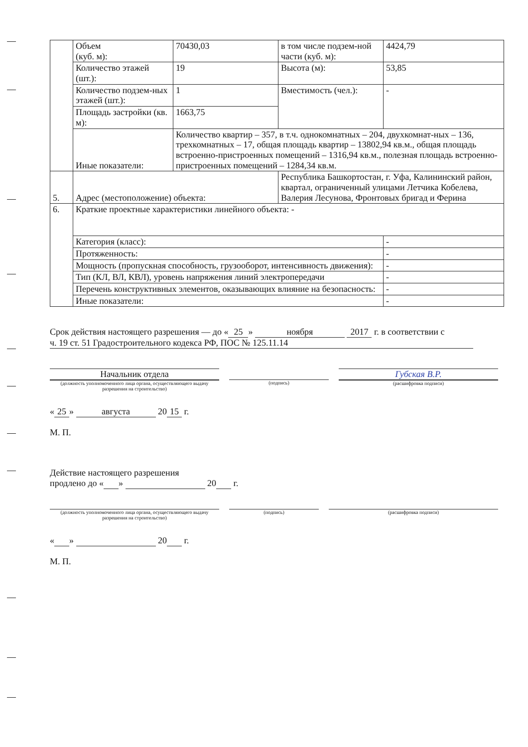| | Объем (куб. м): | 70430,03 | в том числе подзем-ной части (куб. м): | 4424,79 |
| | Количество этажей (шт.): | 19 | Высота (м): | 53,85 |
| | Количество подзем-ных этажей (шт.): | 1 | Вместимость (чел.): | - |
| | Площадь застройки (кв. м): | 1663,75 | | |
| | Иные показатели: | Количество квартир – 357, в т.ч. однокомнатных – 204, двухкомнат-ных – 136, трехкомнатных – 17, общая площадь квартир – 13802,94 кв.м., общая площадь встроенно-пристроенных помещений – 1316,94 кв.м., полезная площадь встроенно-пристроенных помещений – 1284,34 кв.м. | | |
| 5. | Адрес (местоположение) объекта: | | Республика Башкортостан, г. Уфа, Калининский район, квартал, ограниченный улицами Летчика Кобелева, Валерия Лесунова, Фронтовых бригад и Ферина | |
| 6. | Краткие проектные характеристики линейного объекта: - | | | |
| | Категория (класс): | | | - |
| | Протяженность: | | | - |
| | Мощность (пропускная способность, грузооборот, интенсивность движения): | | | - |
| | Тип (КЛ, ВЛ, КВЛ), уровень напряжения линий электропередачи | | | - |
| | Перечень конструктивных элементов, оказывающих влияние на безопасность: | | | - |
| | Иные показатели: | | | - |
Срок действия настоящего разрешения — до « 25 » ноября 2017 г. в соответствии с ч. 19 ст. 51 Градостроительного кодекса РФ, ПОС № 125.11.14
Начальник отдела
(должность уполномоченного лица органа, осуществляющего выдачу разрешения на строительство)
(подпись)
Губская В.Р.
(расшифровка подписи)
« 25 » августа 20 15 г.
М. П.
Действие настоящего разрешения
продлено до « » 20 г.
(должность уполномоченного лица органа, осуществляющего выдачу разрешения на строительство)
(подпись) (расшифровка подписи)
« » 20 г.
М. П.